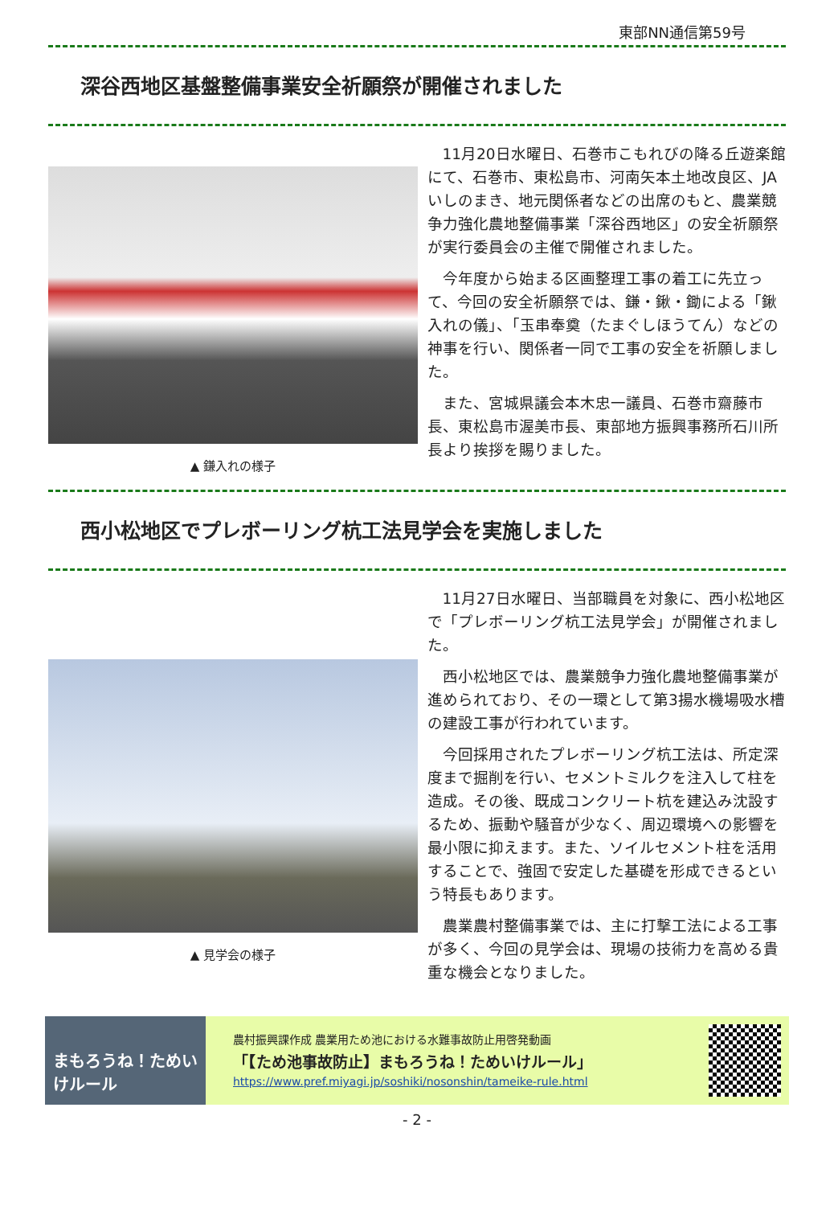東部NN通信第59号
深谷西地区基盤整備事業安全祈願祭が開催されました
▲ 鎌入れの様子
11月20日水曜日、石巻市こもれびの降る丘遊楽館にて、石巻市、東松島市、河南矢本土地改良区、JAいしのまき、地元関係者などの出席のもと、農業競争力強化農地整備事業「深谷西地区」の安全祈願祭が実行委員会の主催で開催されました。
今年度から始まる区画整理工事の着工に先立って、今回の安全祈願祭では、鎌・鍬・鋤による「鍬入れの儀」、「玉串奉奠（たまぐしほうてん）などの神事を行い、関係者一同で工事の安全を祈願しました。
また、宮城県議会本木忠一議員、石巻市齋藤市長、東松島市渥美市長、東部地方振興事務所石川所長より挨拶を賜りました。
西小松地区でプレボーリング杭工法見学会を実施しました
▲ 見学会の様子
11月27日水曜日、当部職員を対象に、西小松地区で「プレボーリング杭工法見学会」が開催されました。
西小松地区では、農業競争力強化農地整備事業が進められており、その一環として第3揚水機場吸水槽の建設工事が行われています。
今回採用されたプレボーリング杭工法は、所定深度まで掘削を行い、セメントミルクを注入して柱を造成。その後、既成コンクリート杭を建込み沈設するため、振動や騒音が少なく、周辺環境への影響を最小限に抑えます。また、ソイルセメント柱を活用することで、強固で安定した基礎を形成できるという特長もあります。
農業農村整備事業では、主に打撃工法による工事が多く、今回の見学会は、現場の技術力を高める貴重な機会となりました。
まもろうね！ためいけルール
農村振興課作成 農業用ため池における水難事故防止用啓発動画
「【ため池事故防止】まもろうね！ためいけルール」
https://www.pref.miyagi.jp/soshiki/nosonshin/tameike-rule.html
- 2 -